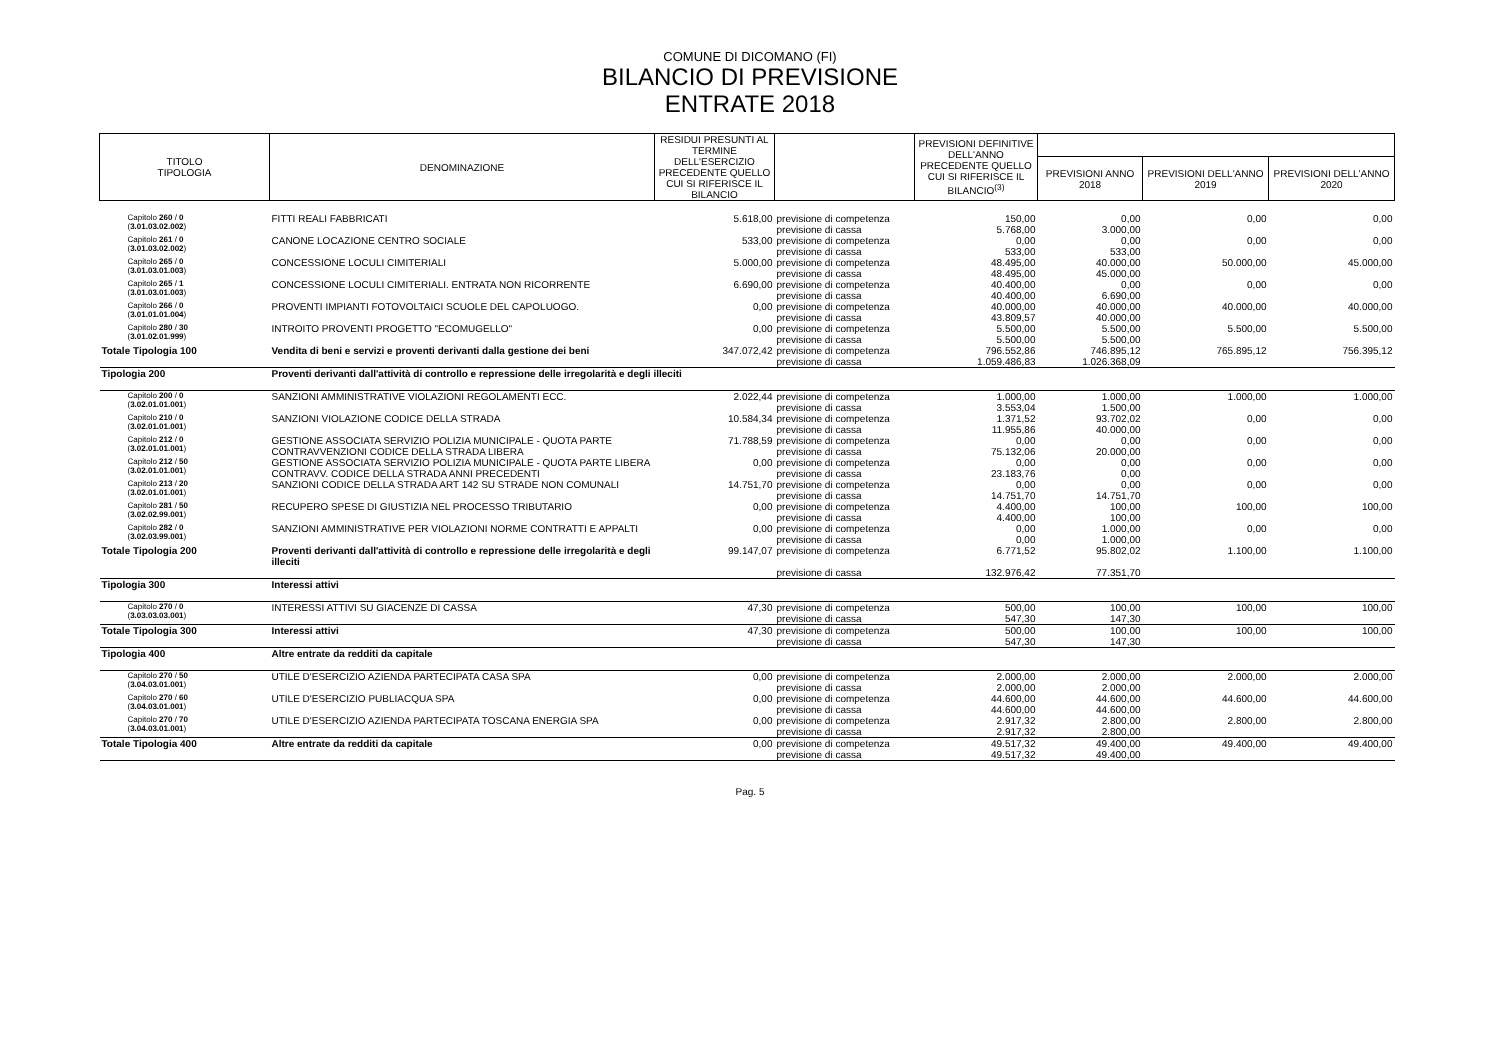COMUNE DI DICOMANO (FI)
BILANCIO DI PREVISIONE
ENTRATE 2018
| TITOLO TIPOLOGIA | DENOMINAZIONE | RESIDUI PRESUNTI AL TERMINE DELL'ESERCIZIO PRECEDENTE QUELLO CUI SI RIFERISCE IL BILANCIO | | PREVISIONI DEFINITIVE DELL'ANNO PRECEDENTE QUELLO CUI SI RIFERISCE IL BILANCIO<sup>(3)</sup> | | | |
| | | | | | PREVISIONI ANNO 2018 | PREVISIONI DELL'ANNO 2019 | PREVISIONI DELL'ANNO 2020 |
| Capitolo 260 / 0 ( 3.01.03.02.002 ) | FITTI REALI FABBRICATI | 5.618,00 | previsione di competenza previsione di cassa | 150,00 5.768,00 | 0,00 3.000,00 | 0,00 | 0,00 |
| Capitolo 261 / 0 ( 3.01.03.02.002 ) | CANONE LOCAZIONE CENTRO SOCIALE | 533,00 | previsione di competenza previsione di cassa | 0,00 533,00 | 0,00 533,00 | 0,00 | 0,00 |
| Capitolo 265 / 0 ( 3.01.03.01.003 ) | CONCESSIONE LOCULI CIMITERIALI | 5.000,00 | previsione di competenza previsione di cassa | 48.495,00 48.495,00 | 40.000,00 45.000,00 | 50.000,00 | 45.000,00 |
| Capitolo 265 / 1 ( 3.01.03.01.003 ) | CONCESSIONE LOCULI CIMITERIALI. ENTRATA NON RICORRENTE | 6.690,00 | previsione di competenza previsione di cassa | 40.400,00 40.400,00 | 0,00 6.690,00 | 0,00 | 0,00 |
| Capitolo 266 / 0 ( 3.01.01.01.004 ) | PROVENTI IMPIANTI FOTOVOLTAICI SCUOLE DEL CAPOLUOGO. | 0,00 | previsione di competenza previsione di cassa | 40.000,00 43.809,57 | 40.000,00 40.000,00 | 40.000,00 | 40.000,00 |
| Capitolo 280 / 30 ( 3.01.02.01.999 ) | INTROITO PROVENTI PROGETTO "ECOMUGELLO" | 0,00 | previsione di competenza previsione di cassa | 5.500,00 5.500,00 | 5.500,00 5.500,00 | 5.500,00 | 5.500,00 |
| Totale Tipologia 100 | Vendita di beni e servizi e proventi derivanti dalla gestione dei beni | 347.072,42 | previsione di competenza previsione di cassa | 796.552,86 1.059.486,83 | 746.895,12 1.026.368,09 | 765.895,12 | 756.395,12 |
| Tipologia 200 | Proventi derivanti dall'attività di controllo e repressione delle irregolarità e degli illeciti | | | | | | |
| Capitolo 200 / 0 ( 3.02.01.01.001 ) | SANZIONI AMMINISTRATIVE VIOLAZIONI REGOLAMENTI ECC. | 2.022,44 | previsione di competenza previsione di cassa | 1.000,00 3.553,04 | 1.000,00 1.500,00 | 1.000,00 | 1.000,00 |
| Capitolo 210 / 0 ( 3.02.01.01.001 ) | SANZIONI VIOLAZIONE CODICE DELLA STRADA | 10.584,34 | previsione di competenza previsione di cassa | 1.371,52 11.955,86 | 93.702,02 40.000,00 | 0,00 | 0,00 |
| Capitolo 212 / 0 ( 3.02.01.01.001 ) | GESTIONE ASSOCIATA SERVIZIO POLIZIA MUNICIPALE - QUOTA PARTE CONTRAVVENZIONI CODICE DELLA STRADA LIBERA | 71.788,59 | previsione di competenza previsione di cassa | 0,00 75.132,06 | 0,00 20.000,00 | 0,00 | 0,00 |
| Capitolo 212 / 50 ( 3.02.01.01.001 ) | GESTIONE ASSOCIATA SERVIZIO POLIZIA MUNICIPALE - QUOTA PARTE LIBERA CONTRAVV. CODICE DELLA STRADA ANNI PRECEDENTI | 0,00 | previsione di competenza previsione di cassa | 0,00 23.183,76 | 0,00 0,00 | 0,00 | 0,00 |
| Capitolo 213 / 20 ( 3.02.01.01.001 ) | SANZIONI CODICE DELLA STRADA ART 142 SU STRADE NON COMUNALI | 14.751,70 | previsione di competenza previsione di cassa | 0,00 14.751,70 | 0,00 14.751,70 | 0,00 | 0,00 |
| Capitolo 281 / 50 ( 3.02.02.99.001 ) | RECUPERO SPESE DI GIUSTIZIA NEL PROCESSO TRIBUTARIO | 0,00 | previsione di competenza previsione di cassa | 4.400,00 4.400,00 | 100,00 100,00 | 100,00 | 100,00 |
| Capitolo 282 / 0 ( 3.02.03.99.001 ) | SANZIONI AMMINISTRATIVE PER VIOLAZIONI NORME CONTRATTI E APPALTI | 0,00 | previsione di competenza previsione di cassa | 0,00 0,00 | 1.000,00 1.000,00 | 0,00 | 0,00 |
| Totale Tipologia 200 | Proventi derivanti dall'attività di controllo e repressione delle irregolarità e degli illeciti | 99.147,07 | previsione di competenza previsione di cassa | 6.771,52 132.976,42 | 95.802,02 77.351,70 | 1.100,00 | 1.100,00 |
| Tipologia 300 | Interessi attivi | | | | | | |
| Capitolo 270 / 0 ( 3.03.03.03.001 ) | INTERESSI ATTIVI SU GIACENZE DI CASSA | 47,30 | previsione di competenza previsione di cassa | 500,00 547,30 | 100,00 147,30 | 100,00 | 100,00 |
| Totale Tipologia 300 | Interessi attivi | 47,30 | previsione di competenza previsione di cassa | 500,00 547,30 | 100,00 147,30 | 100,00 | 100,00 |
| Tipologia 400 | Altre entrate da redditi da capitale | | | | | | |
| Capitolo 270 / 50 ( 3.04.03.01.001 ) | UTILE D'ESERCIZIO AZIENDA PARTECIPATA CASA SPA | 0,00 | previsione di competenza previsione di cassa | 2.000,00 2.000,00 | 2.000,00 2.000,00 | 2.000,00 | 2.000,00 |
| Capitolo 270 / 60 ( 3.04.03.01.001 ) | UTILE D'ESERCIZIO PUBLIACQUA SPA | 0,00 | previsione di competenza previsione di cassa | 44.600,00 44.600,00 | 44.600,00 44.600,00 | 44.600,00 | 44.600,00 |
| Capitolo 270 / 70 ( 3.04.03.01.001 ) | UTILE D'ESERCIZIO AZIENDA PARTECIPATA TOSCANA ENERGIA SPA | 0,00 | previsione di competenza previsione di cassa | 2.917,32 2.917,32 | 2.800,00 2.800,00 | 2.800,00 | 2.800,00 |
| Totale Tipologia 400 | Altre entrate da redditi da capitale | 0,00 | previsione di competenza previsione di cassa | 49.517,32 49.517,32 | 49.400,00 49.400,00 | 49.400,00 | 49.400,00 |
Pag. 5